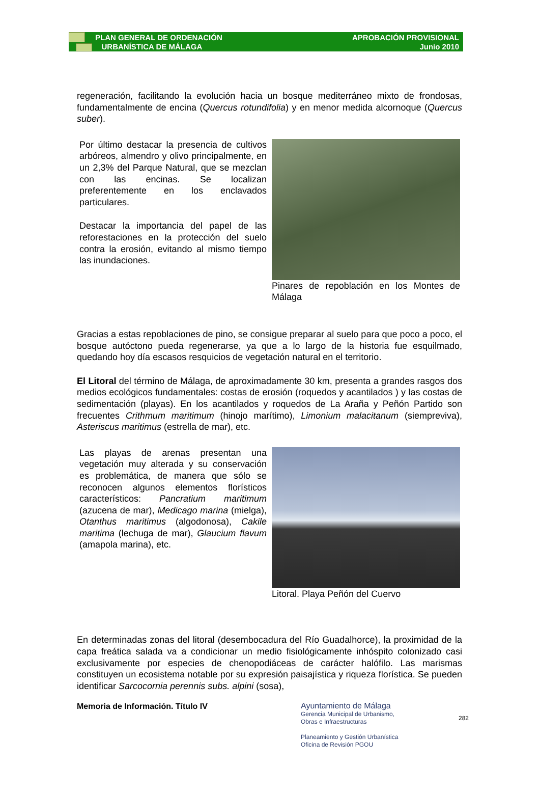PLAN GENERAL DE ORDENACIÓN
URBANÍSTICA DE MÁLAGA
APROBACIÓN PROVISIONAL
Junio 2010
regeneración, facilitando la evolución hacia un bosque mediterráneo mixto de frondosas, fundamentalmente de encina (Quercus rotundifolia) y en menor medida alcornoque (Quercus suber).
Por último destacar la presencia de cultivos arbóreos, almendro y olivo principalmente, en un 2,3% del Parque Natural, que se mezclan con las encinas. Se localizan preferentemente en los enclavados particulares.
Destacar la importancia del papel de las reforestaciones en la protección del suelo contra la erosión, evitando al mismo tiempo las inundaciones.
Pinares de repoblación en los Montes de Málaga
Gracias a estas repoblaciones de pino, se consigue preparar al suelo para que poco a poco, el bosque autóctono pueda regenerarse, ya que a lo largo de la historia fue esquilmado, quedando hoy día escasos resquicios de vegetación natural en el territorio.
El Litoral del término de Málaga, de aproximadamente 30 km, presenta a grandes rasgos dos medios ecológicos fundamentales: costas de erosión (roquedos y acantilados ) y las costas de sedimentación (playas). En los acantilados y roquedos de La Araña y Peñón Partido son frecuentes Crithmum maritimum (hinojo marítimo), Limonium malacitanum (siempreviva), Asteriscus maritimus (estrella de mar), etc.
Las playas de arenas presentan una vegetación muy alterada y su conservación es problemática, de manera que sólo se reconocen algunos elementos florísticos característicos: Pancratium maritimum (azucena de mar), Medicago marina (mielga), Otanthus maritimus (algodonosa), Cakile maritima (lechuga de mar), Glaucium flavum (amapola marina), etc.
Litoral. Playa Peñón del Cuervo
En determinadas zonas del litoral (desembocadura del Río Guadalhorce), la proximidad de la capa freática salada va a condicionar un medio fisiológicamente inhóspito colonizado casi exclusivamente por especies de chenopodiáceas de carácter halófilo. Las marismas constituyen un ecosistema notable por su expresión paisajística y riqueza florística. Se pueden identificar Sarcocornia perennis subs. alpini (sosa),
Memoria de Información. Título IV
Ayuntamiento de Málaga
Gerencia Municipal de Urbanismo,
Obras e Infraestructuras
Planeamiento y Gestión Urbanística
Oficina de Revisión PGOU
282